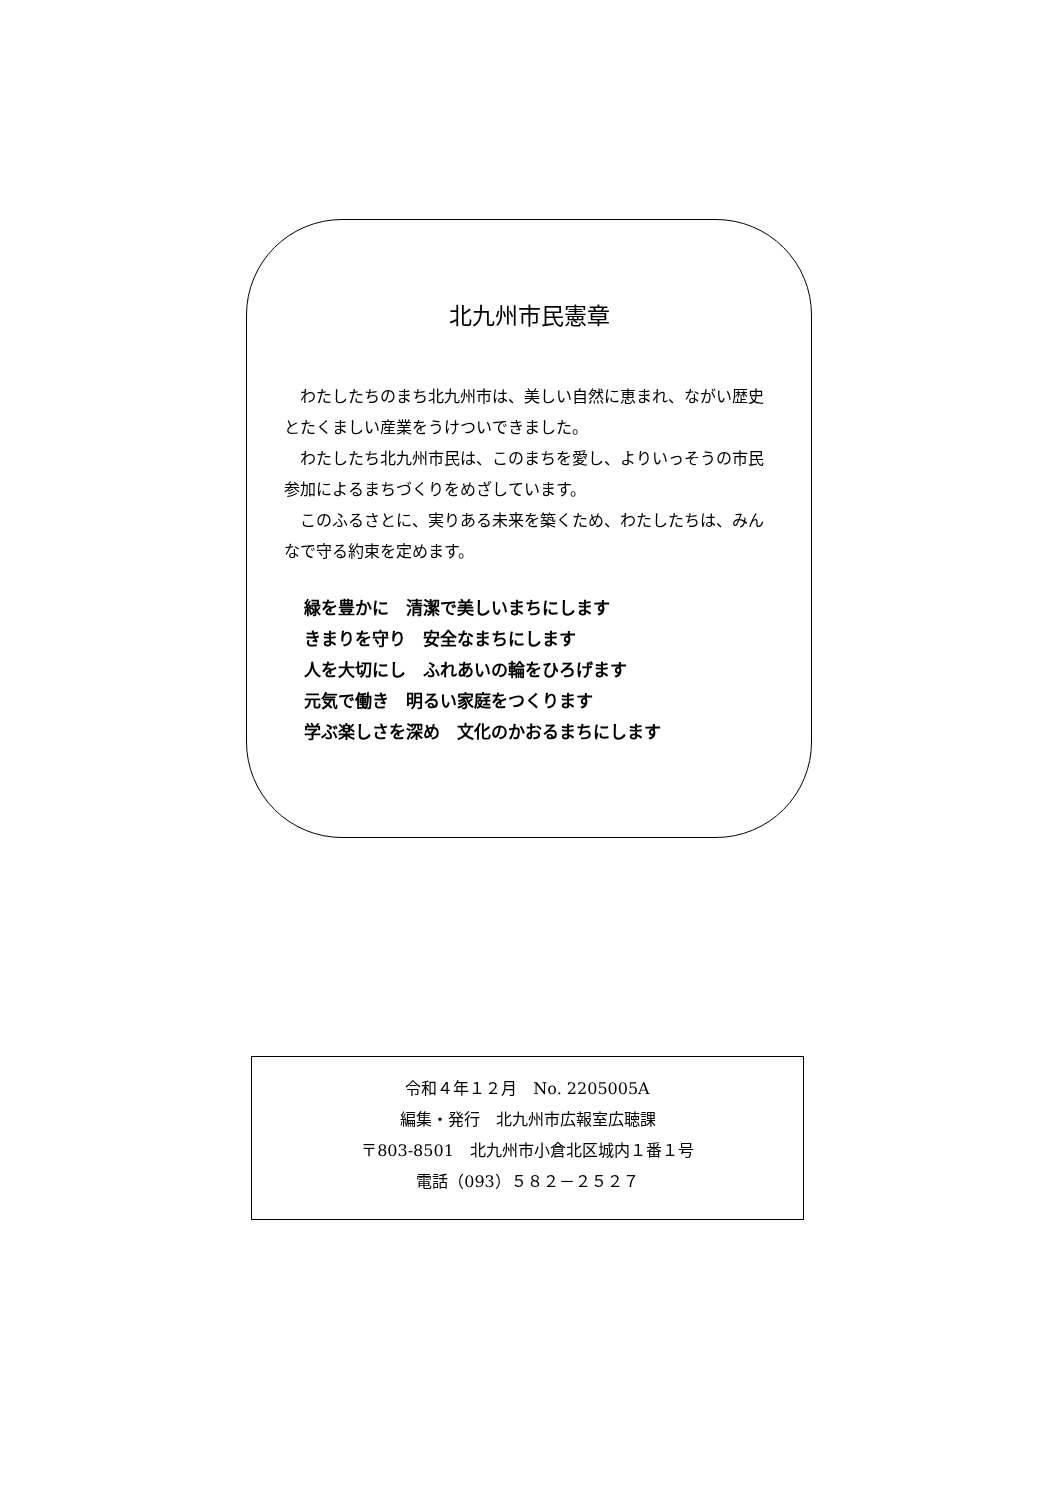北九州市民憲章
わたしたちのまち北九州市は、美しい自然に恵まれ、ながい歴史とたくましい産業をうけついできました。
わたしたち北九州市民は、このまちを愛し、よりいっそうの市民参加によるまちづくりをめざしています。
このふるさとに、実りある未来を築くため、わたしたちは、みんなで守る約束を定めます。
緑を豊かに　清潔で美しいまちにします
きまりを守り　安全なまちにします
人を大切にし　ふれあいの輪をひろげます
元気で働き　明るい家庭をつくります
学ぶ楽しさを深め　文化のかおるまちにします
令和４年１２月　No. 2205005A
編集・発行　北九州市広報室広聴課
〒803-8501　北九州市小倉北区城内１番１号
電話（093）５８２－２５２７